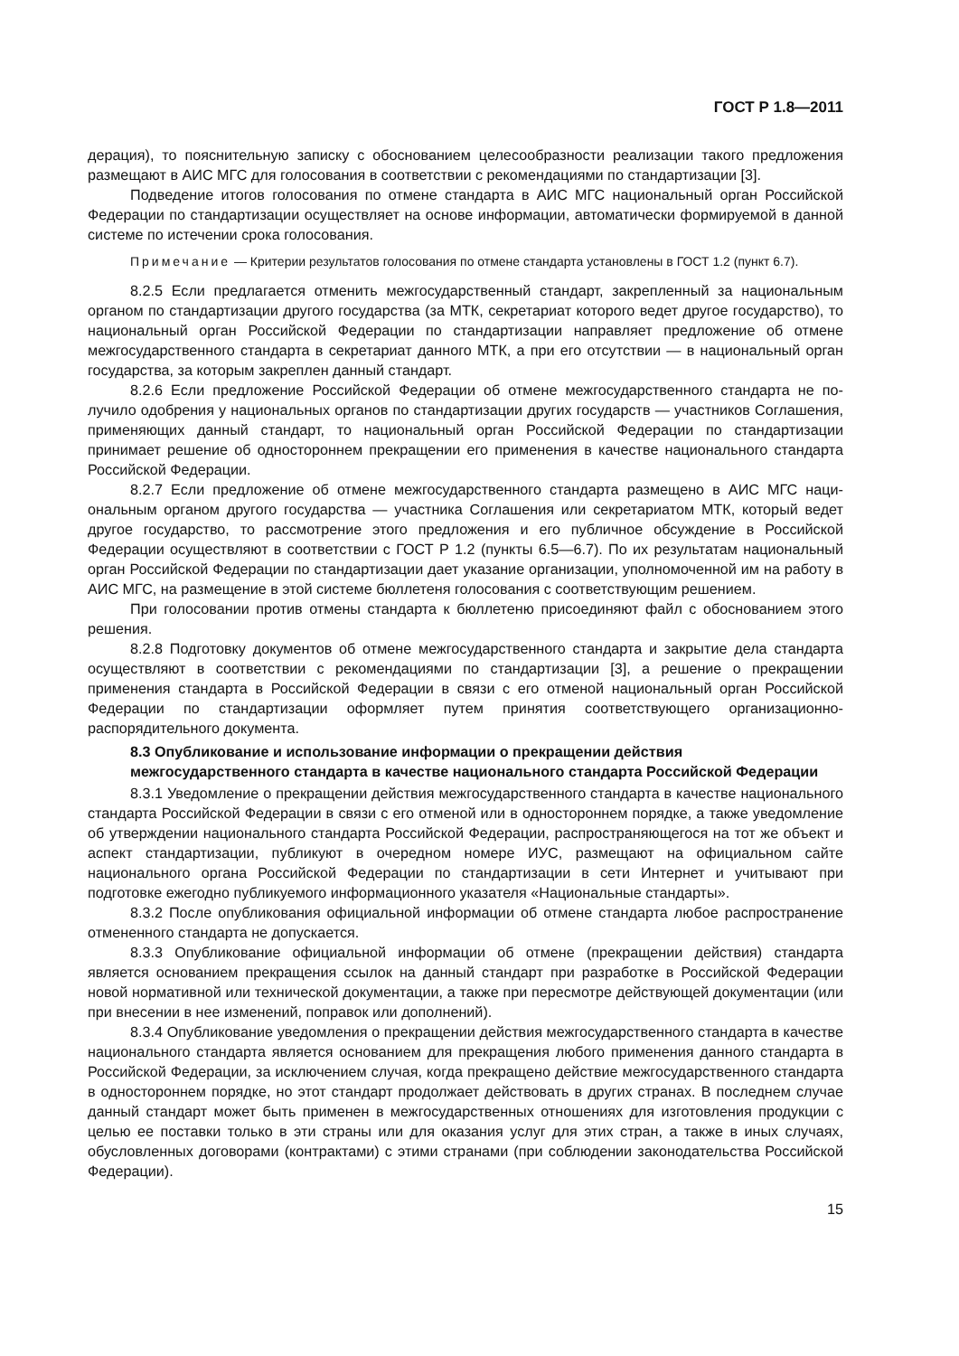ГОСТ Р 1.8—2011
дерация), то пояснительную записку с обоснованием целесообразности реализации такого предложения размещают в АИС МГС для голосования в соответствии с рекомендациями по стандартизации [3].
Подведение итогов голосования по отмене стандарта в АИС МГС национальный орган Российской Федерации по стандартизации осуществляет на основе информации, автоматически формируемой в данной системе по истечении срока голосования.
Примечание — Критерии результатов голосования по отмене стандарта установлены в ГОСТ 1.2 (пункт 6.7).
8.2.5 Если предлагается отменить межгосударственный стандарт, закрепленный за националь­ным органом по стандартизации другого государства (за МТК, секретариат которого ведет другое госу­дарство), то национальный орган Российской Федерации по стандартизации направляет предложение об отмене межгосударственного стандарта в секретариат данного МТК, а при его отсутствии — в нацио­нальный орган государства, за которым закреплен данный стандарт.
8.2.6 Если предложение Российской Федерации об отмене межгосударственного стандарта не по­лучило одобрения у национальных органов по стандартизации других государств — участников Соглаше­ния, применяющих данный стандарт, то национальный орган Российской Федерации по стандартизации принимает решение об одностороннем прекращении его применения в качестве национального стандар­та Российской Федерации.
8.2.7 Если предложение об отмене межгосударственного стандарта размещено в АИС МГС наци­ональным органом другого государства — участника Соглашения или секретариатом МТК, который ве­дет другое государство, то рассмотрение этого предложения и его публичное обсуждение в Российской Федерации осуществляют в соответствии с ГОСТ Р 1.2 (пункты 6.5—6.7). По их результатам националь­ный орган Российской Федерации по стандартизации дает указание организации, уполномоченной им на работу в АИС МГС, на размещение в этой системе бюллетеня голосования с соответствующим решением.
При голосовании против отмены стандарта к бюллетеню присоединяют файл с обоснованием это­го решения.
8.2.8 Подготовку документов об отмене межгосударственного стандарта и закрытие дела стан­дарта осуществляют в соответствии с рекомендациями по стандартизации [3], а решение о прекраще­нии применения стандарта в Российской Федерации в связи с его отменой национальный орган Российской Федерации по стандартизации оформляет путем принятия соответствующего организаци­онно-распорядительного документа.
8.3 Опубликование и использование информации о прекращении действия межгосударственного стандарта в качестве национального стандарта Российской Федерации
8.3.1 Уведомление о прекращении действия межгосударственного стандарта в качестве нацио­нального стандарта Российской Федерации в связи с его отменой или в одностороннем порядке, а также уведомление об утверждении национального стандарта Российской Федерации, распространяющегося на тот же объект и аспект стандартизации, публикуют в очередном номере ИУС, размещают на официаль­ном сайте национального органа Российской Федерации по стандартизации в сети Интернет и учитывают при подготовке ежегодно публикуемого информационного указателя «Национальные стандарты».
8.3.2 После опубликования официальной информации об отмене стандарта любое распростра­нение отмененного стандарта не допускается.
8.3.3 Опубликование официальной информации об отмене (прекращении действия) стандарта является основанием прекращения ссылок на данный стандарт при разработке в Российской Федера­ции новой нормативной или технической документации, а также при пересмотре действующей докумен­тации (или при внесении в нее изменений, поправок или дополнений).
8.3.4 Опубликование уведомления о прекращении действия межгосударственного стандарта в качестве национального стандарта является основанием для прекращения любого применения данно­го стандарта в Российской Федерации, за исключением случая, когда прекращено действие межгосу­дарственного стандарта в одностороннем порядке, но этот стандарт продолжает действовать в других странах. В последнем случае данный стандарт может быть применен в межгосударственных отношени­ях для изготовления продукции с целью ее поставки только в эти страны или для оказания услуг для этих стран, а также в иных случаях, обусловленных договорами (контрактами) с этими странами (при соблюдении законодательства Российской Федерации).
15